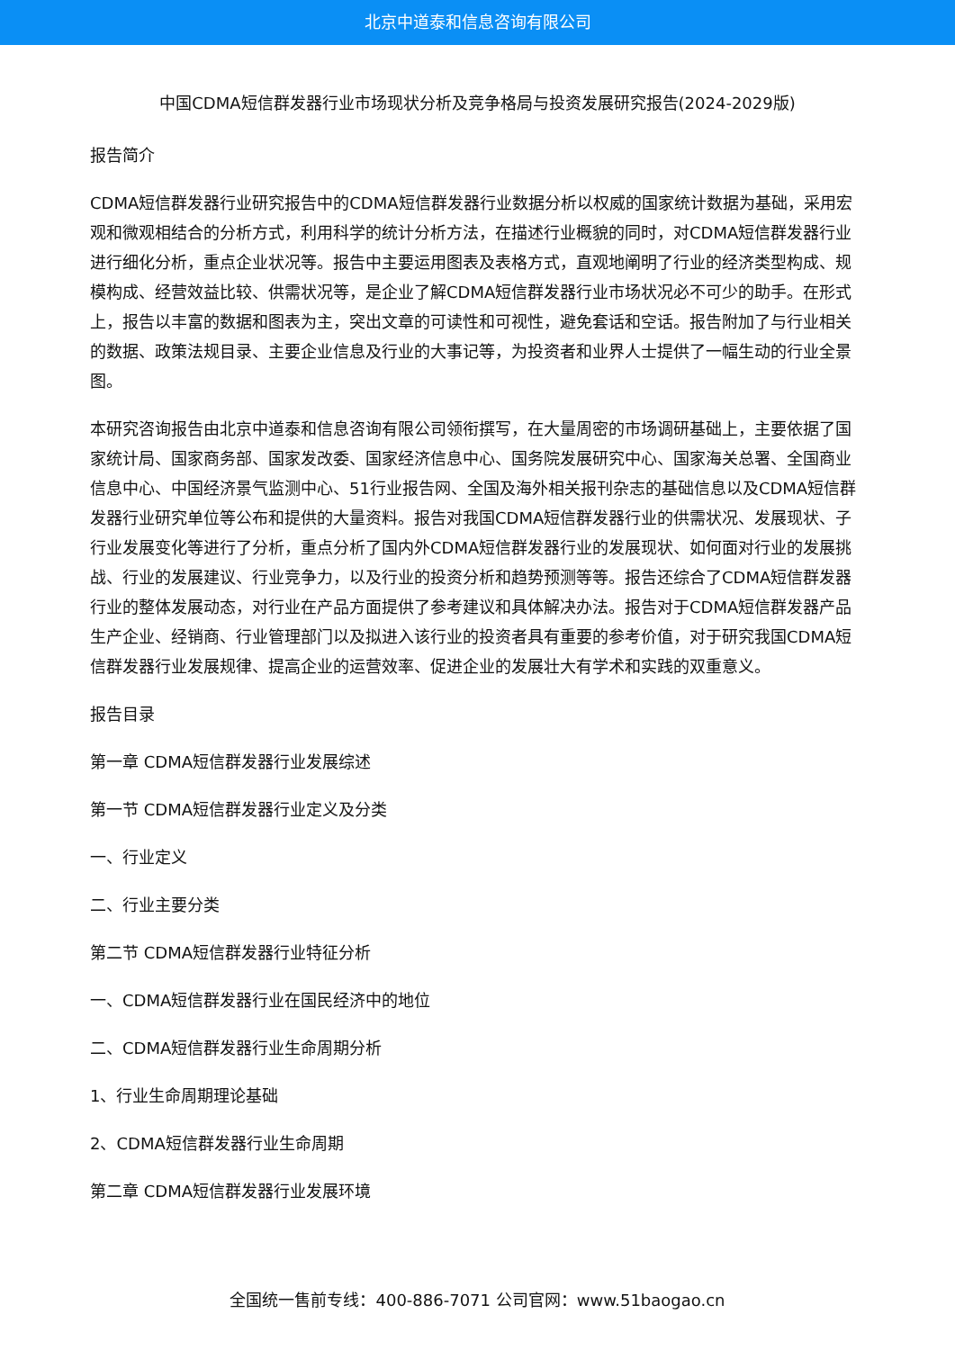北京中道泰和信息咨询有限公司
中国CDMA短信群发器行业市场现状分析及竞争格局与投资发展研究报告(2024-2029版)
报告简介
CDMA短信群发器行业研究报告中的CDMA短信群发器行业数据分析以权威的国家统计数据为基础，采用宏观和微观相结合的分析方式，利用科学的统计分析方法，在描述行业概貌的同时，对CDMA短信群发器行业进行细化分析，重点企业状况等。报告中主要运用图表及表格方式，直观地阐明了行业的经济类型构成、规模构成、经营效益比较、供需状况等，是企业了解CDMA短信群发器行业市场状况必不可少的助手。在形式上，报告以丰富的数据和图表为主，突出文章的可读性和可视性，避免套话和空话。报告附加了与行业相关的数据、政策法规目录、主要企业信息及行业的大事记等，为投资者和业界人士提供了一幅生动的行业全景图。
本研究咨询报告由北京中道泰和信息咨询有限公司领衔撰写，在大量周密的市场调研基础上，主要依据了国家统计局、国家商务部、国家发改委、国家经济信息中心、国务院发展研究中心、国家海关总署、全国商业信息中心、中国经济景气监测中心、51行业报告网、全国及海外相关报刊杂志的基础信息以及CDMA短信群发器行业研究单位等公布和提供的大量资料。报告对我国CDMA短信群发器行业的供需状况、发展现状、子行业发展变化等进行了分析，重点分析了国内外CDMA短信群发器行业的发展现状、如何面对行业的发展挑战、行业的发展建议、行业竞争力，以及行业的投资分析和趋势预测等等。报告还综合了CDMA短信群发器行业的整体发展动态，对行业在产品方面提供了参考建议和具体解决办法。报告对于CDMA短信群发器产品生产企业、经销商、行业管理部门以及拟进入该行业的投资者具有重要的参考价值，对于研究我国CDMA短信群发器行业发展规律、提高企业的运营效率、促进企业的发展壮大有学术和实践的双重意义。
报告目录
第一章 CDMA短信群发器行业发展综述
第一节 CDMA短信群发器行业定义及分类
一、行业定义
二、行业主要分类
第二节 CDMA短信群发器行业特征分析
一、CDMA短信群发器行业在国民经济中的地位
二、CDMA短信群发器行业生命周期分析
1、行业生命周期理论基础
2、CDMA短信群发器行业生命周期
第二章 CDMA短信群发器行业发展环境
全国统一售前专线：400-886-7071 公司官网：www.51baogao.cn